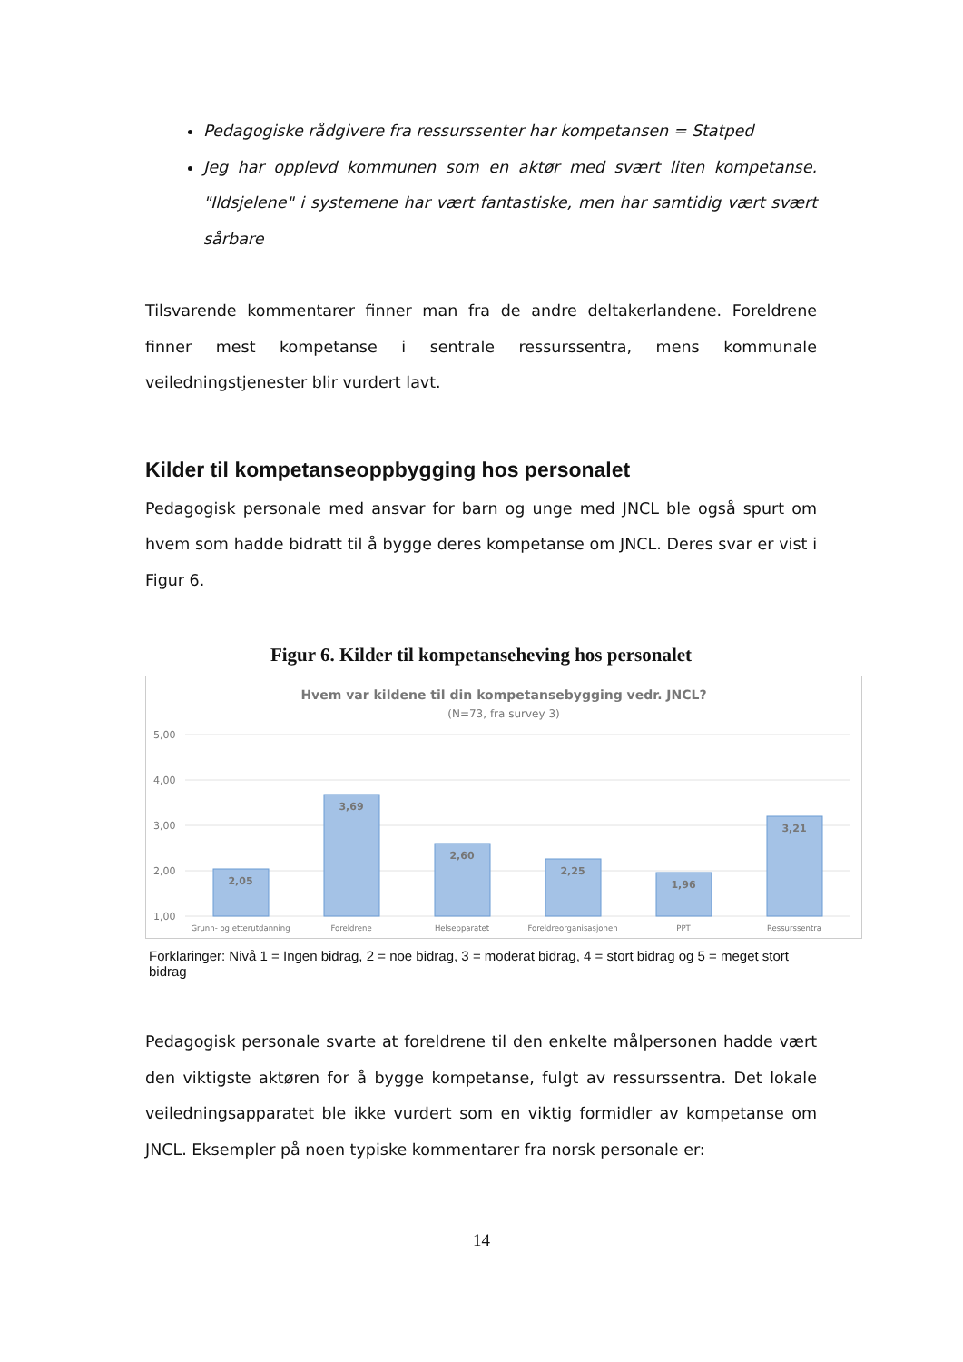Pedagogiske rådgivere fra ressurssenter har kompetansen = Statped
Jeg har opplevd kommunen som en aktør med svært liten kompetanse. "Ildsjelene" i systemene har vært fantastiske, men har samtidig vært svært sårbare
Tilsvarende kommentarer finner man fra de andre deltakerlandene. Foreldrene finner mest kompetanse i sentrale ressurssentra, mens kommunale veiledningstjenester blir vurdert lavt.
Kilder til kompetanseoppbygging hos personalet
Pedagogisk personale med ansvar for barn og unge med JNCL ble også spurt om hvem som hadde bidratt til å bygge deres kompetanse om JNCL. Deres svar er vist i Figur 6.
Figur 6. Kilder til kompetanseheving hos personalet
Hvem var kildene til din kompetansebygging vedr. JNCL?
(N=73, fra survey 3)
5,00
4,00
3,00
2,00
1,00
2,05
3,69
2,60
2,25
1,96
3,21
Grunn- og etterutdanning
Foreldrene
Helsepparatet
Foreldreorganisasjonen
PPT
Ressurssentra
Forklaringer: Nivå 1 = Ingen bidrag, 2 = noe bidrag, 3 = moderat bidrag, 4 = stort bidrag og 5 = meget stort bidrag
Pedagogisk personale svarte at foreldrene til den enkelte målpersonen hadde vært den viktigste aktøren for å bygge kompetanse, fulgt av ressurssentra. Det lokale veiledningsapparatet ble ikke vurdert som en viktig formidler av kompetanse om JNCL. Eksempler på noen typiske kommentarer fra norsk personale er:
14